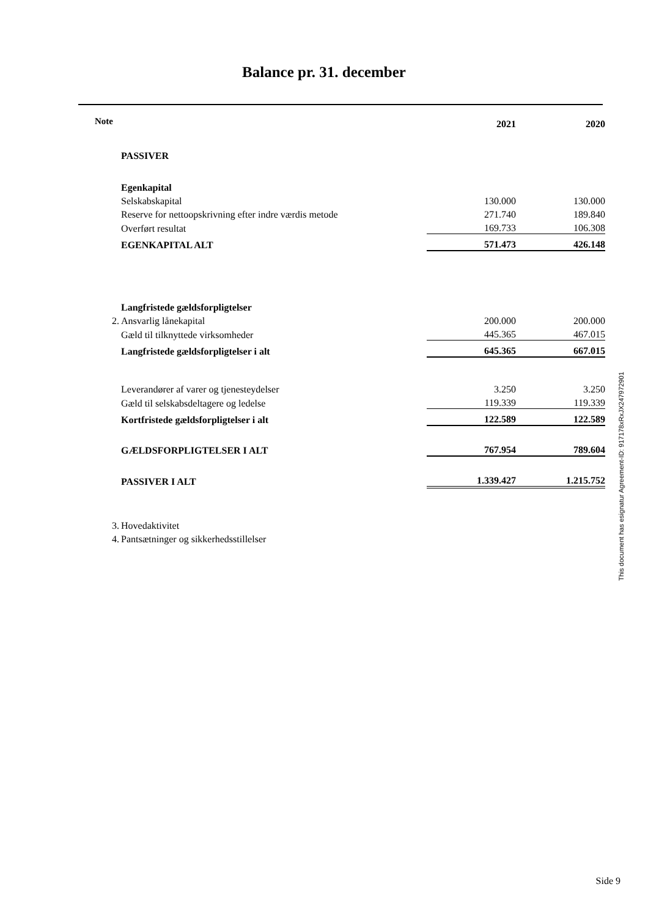Balance pr. 31. december
| Note | | 2021 | 2020 |
| | PASSIVER | | |
| | Egenkapital | | |
| | Selskabskapital | 130.000 | 130.000 |
| | Reserve for nettoopskrivning efter indre værdis metode | 271.740 | 189.840 |
| | Overført resultat | 169.733 | 106.308 |
| | EGENKAPITAL ALT | 571.473 | 426.148 |
| | Langfristede gældsforpligtelser | | |
| 2. | Ansvarlig lånekapital | 200.000 | 200.000 |
| | Gæld til tilknyttede virksomheder | 445.365 | 467.015 |
| | Langfristede gældsforpligtelser i alt | 645.365 | 667.015 |
| | Leverandører af varer og tjenesteydelser | 3.250 | 3.250 |
| | Gæld til selskabsdeltagere og ledelse | 119.339 | 119.339 |
| | Kortfristede gældsforpligtelser i alt | 122.589 | 122.589 |
| | GÆLDSFORPLIGTELSER I ALT | 767.954 | 789.604 |
| | PASSIVER I ALT | 1.339.427 | 1.215.752 |
| 3. | Hovedaktivitet | | |
| 4. | Pantsætninger og sikkerhedsstillelser | | |
This document has esignatur Agreement-ID: 917178xRxJX247972901
Side 9